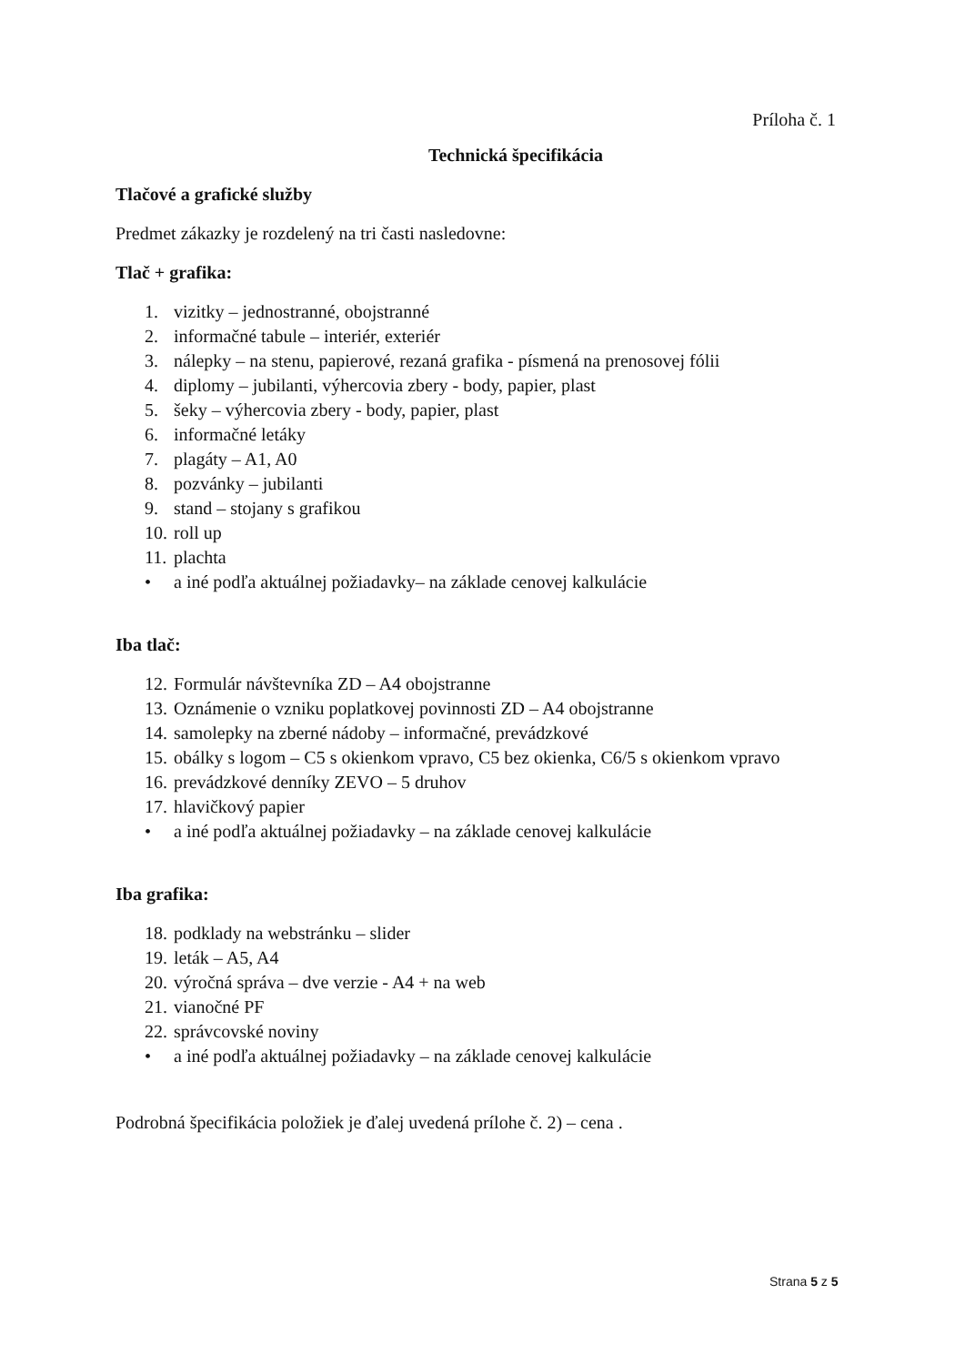Príloha č. 1
Technická špecifikácia
Tlačové a grafické služby
Predmet zákazky je rozdelený na tri časti nasledovne:
Tlač + grafika:
1. vizitky – jednostranné, obojstranné
2. informačné tabule – interiér, exteriér
3. nálepky – na stenu, papierové, rezaná grafika - písmená na prenosovej fólii
4. diplomy – jubilanti, výhercovia zbery - body, papier, plast
5. šeky – výhercovia zbery - body, papier, plast
6. informačné letáky
7. plagáty – A1, A0
8. pozvánky – jubilanti
9. stand – stojany s grafikou
10. roll up
11. plachta
• a iné podľa aktuálnej požiadavky– na základe cenovej kalkulácie
Iba tlač:
12. Formulár návštevníka ZD – A4 obojstranne
13. Oznámenie o vzniku poplatkovej povinnosti ZD – A4 obojstranne
14. samolepky na zberné nádoby – informačné, prevádzkové
15. obálky s logom – C5 s okienkom vpravo, C5 bez okienka, C6/5 s okienkom vpravo
16. prevádzkové denníky ZEVO – 5 druhov
17. hlavičkový papier
• a iné podľa aktuálnej požiadavky – na základe cenovej kalkulácie
Iba grafika:
18. podklady na webstránku – slider
19. leták – A5, A4
20. výročná správa – dve verzie - A4 + na web
21. vianočné PF
22. správcovské noviny
• a iné podľa aktuálnej požiadavky – na základe cenovej kalkulácie
Podrobná špecifikácia položiek je ďalej uvedená prílohe č. 2) – cena .
Strana 5 z 5